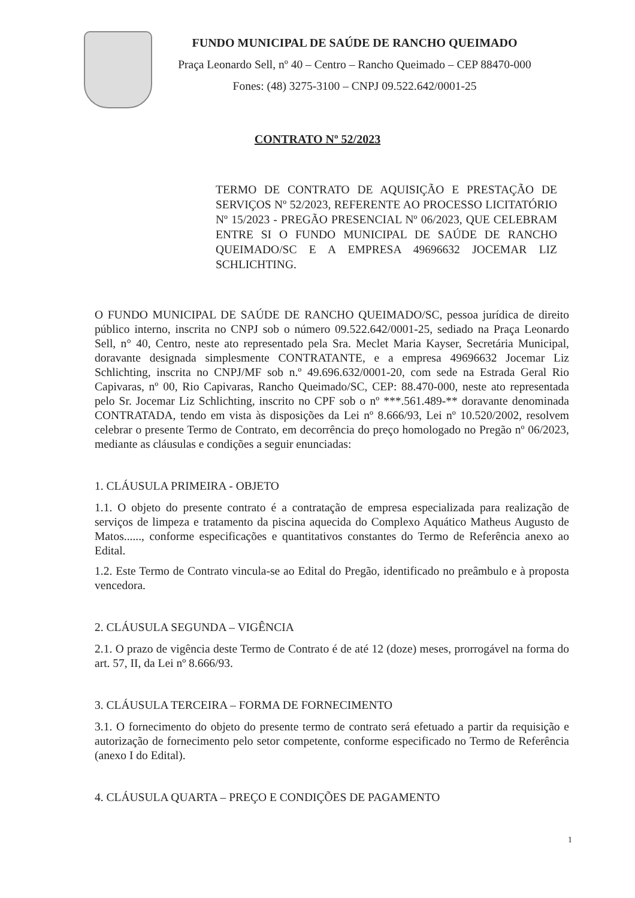FUNDO MUNICIPAL DE SAÚDE DE RANCHO QUEIMADO
Praça Leonardo Sell, nº 40 – Centro – Rancho Queimado – CEP 88470-000
Fones: (48) 3275-3100 – CNPJ 09.522.642/0001-25
CONTRATO Nº 52/2023
TERMO DE CONTRATO DE AQUISIÇÃO E PRESTAÇÃO DE SERVIÇOS Nº 52/2023, REFERENTE AO PROCESSO LICITATÓRIO Nº 15/2023 - PREGÃO PRESENCIAL Nº 06/2023, QUE CELEBRAM ENTRE SI O FUNDO MUNICIPAL DE SAÚDE DE RANCHO QUEIMADO/SC E A EMPRESA 49696632 JOCEMAR LIZ SCHLICHTING.
O FUNDO MUNICIPAL DE SAÚDE DE RANCHO QUEIMADO/SC, pessoa jurídica de direito público interno, inscrita no CNPJ sob o número 09.522.642/0001-25, sediado na Praça Leonardo Sell, n° 40, Centro, neste ato representado pela Sra. Meclet Maria Kayser, Secretária Municipal, doravante designada simplesmente CONTRATANTE, e a empresa 49696632 Jocemar Liz Schlichting, inscrita no CNPJ/MF sob n.º 49.696.632/0001-20, com sede na Estrada Geral Rio Capivaras, nº 00, Rio Capivaras, Rancho Queimado/SC, CEP: 88.470-000, neste ato representada pelo Sr. Jocemar Liz Schlichting, inscrito no CPF sob o nº ***.561.489-** doravante denominada CONTRATADA, tendo em vista às disposições da Lei nº 8.666/93, Lei nº 10.520/2002, resolvem celebrar o presente Termo de Contrato, em decorrência do preço homologado no Pregão nº 06/2023, mediante as cláusulas e condições a seguir enunciadas:
1. CLÁUSULA PRIMEIRA - OBJETO
1.1. O objeto do presente contrato é a contratação de empresa especializada para realização de serviços de limpeza e tratamento da piscina aquecida do Complexo Aquático Matheus Augusto de Matos......, conforme especificações e quantitativos constantes do Termo de Referência anexo ao Edital.
1.2. Este Termo de Contrato vincula-se ao Edital do Pregão, identificado no preâmbulo e à proposta vencedora.
2. CLÁUSULA SEGUNDA – VIGÊNCIA
2.1. O prazo de vigência deste Termo de Contrato é de até 12 (doze) meses, prorrogável na forma do art. 57, II, da Lei nº 8.666/93.
3. CLÁUSULA TERCEIRA – FORMA DE FORNECIMENTO
3.1. O fornecimento do objeto do presente termo de contrato será efetuado a partir da requisição e autorização de fornecimento pelo setor competente, conforme especificado no Termo de Referência (anexo I do Edital).
4. CLÁUSULA QUARTA – PREÇO E CONDIÇÕES DE PAGAMENTO
1